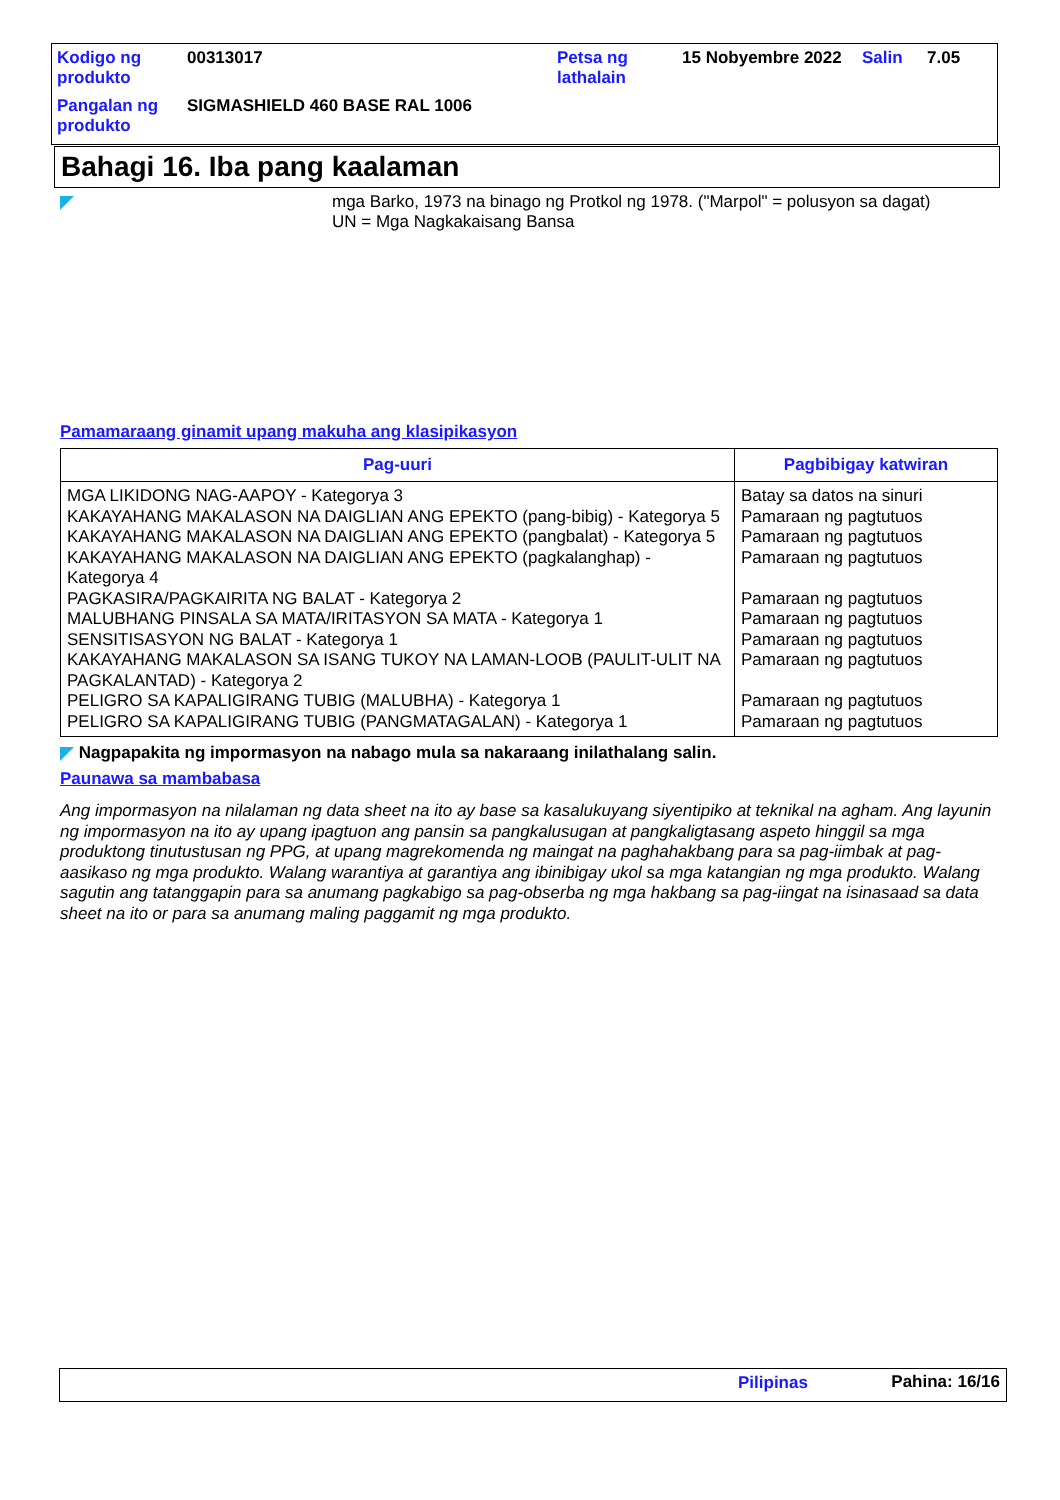| Kodigo ng produkto | 00313017 | Petsa ng lathalain | 15 Nobyembre 2022 | Salin | 7.05 |
| Pangalan ng produkto | SIGMASHIELD 460 BASE RAL 1006 | | | | |
Bahagi 16. Iba pang kaalaman
mga Barko, 1973 na binago ng Protkol ng 1978. ("Marpol" = polusyon sa dagat)
UN = Mga Nagkakaisang Bansa
Pamamaraang ginamit upang makuha ang klasipikasyon
| Pag-uuri | Pagbibigay katwiran |
| --- | --- |
| MGA LIKIDONG NAG-AAPOY - Kategorya 3 | Batay sa datos na sinuri |
| KAKAYAHANG MAKALASON NA DAIGLIAN ANG EPEKTO (pang-bibig) - Kategorya 5 | Pamaraan ng pagtutuos |
| KAKAYAHANG MAKALASON NA DAIGLIAN ANG EPEKTO (pangbalat) - Kategorya 5 | Pamaraan ng pagtutuos |
| KAKAYAHANG MAKALASON NA DAIGLIAN ANG EPEKTO (pagkalanghap) - Kategorya 4 | Pamaraan ng pagtutuos |
| PAGKASIRA/PAGKAIRITA NG BALAT - Kategorya 2 | Pamaraan ng pagtutuos |
| MALUBHANG PINSALA SA MATA/IRITASYON SA MATA - Kategorya 1 | Pamaraan ng pagtutuos |
| SENSITISASYON NG BALAT - Kategorya 1 | Pamaraan ng pagtutuos |
| KAKAYAHANG MAKALASON SA ISANG TUKOY NA LAMAN-LOOB (PAULIT-ULIT NA PAGKALANTAD) - Kategorya 2 | Pamaraan ng pagtutuos |
| PELIGRO SA KAPALIGIRANG TUBIG (MALUBHA) - Kategorya 1 | Pamaraan ng pagtutuos |
| PELIGRO SA KAPALIGIRANG TUBIG (PANGMATAGALAN) - Kategorya 1 | Pamaraan ng pagtutuos |
Nagpapakita ng impormasyon na nabago mula sa nakaraang inilathalang salin.
Paunawa sa mambabasa
Ang impormasyon na nilalaman ng data sheet na ito ay base sa kasalukuyang siyentipiko at teknikal na agham. Ang layunin ng impormasyon na ito ay upang ipagtuon ang pansin sa pangkalusugan at pangkaligtasang aspeto hinggil sa mga produktong tinutustusan ng PPG, at upang magrekomenda ng maingat na paghahakbang para sa pag-iimbak at pag-aasikaso ng mga produkto. Walang warantiya at garantiya ang ibinibigay ukol sa mga katangian ng mga produkto. Walang sagutin ang tatanggapin para sa anumang pagkabigo sa pag-obserba ng mga hakbang sa pag-iingat na isinasaad sa data sheet na ito or para sa anumang maling paggamit ng mga produkto.
Pilipinas Pahina: 16/16